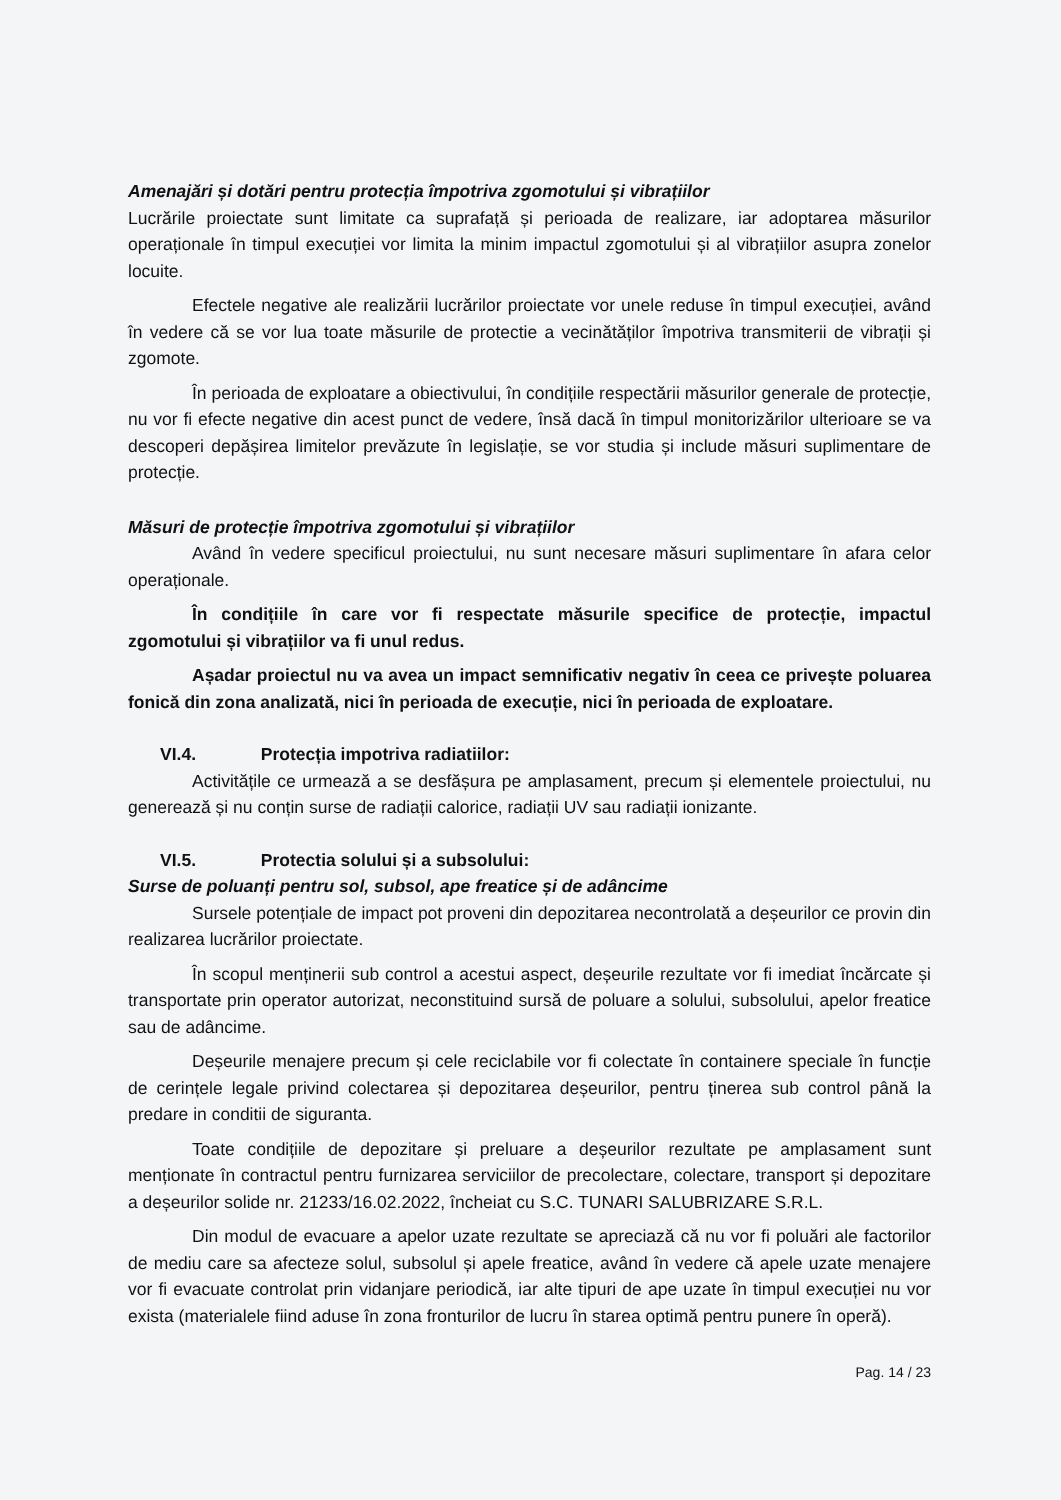Amenajări și dotări pentru protecția împotriva zgomotului și vibrațiilor
Lucrările proiectate sunt limitate ca suprafață și perioada de realizare, iar adoptarea măsurilor operaționale în timpul execuției vor limita la minim impactul zgomotului și al vibrațiilor asupra zonelor locuite.
Efectele negative ale realizării lucrărilor proiectate vor unele reduse în timpul execuției, având în vedere că se vor lua toate măsurile de protectie a vecinătăților împotriva transmiterii de vibrații și zgomote.
În perioada de exploatare a obiectivului, în condițiile respectării măsurilor generale de protecție, nu vor fi efecte negative din acest punct de vedere, însă dacă în timpul monitorizărilor ulterioare se va descoperi depășirea limitelor prevăzute în legislație, se vor studia și include măsuri suplimentare de protecție.
Măsuri de protecție împotriva zgomotului și vibrațiilor
Având în vedere specificul proiectului, nu sunt necesare măsuri suplimentare în afara celor operaționale.
În condițiile în care vor fi respectate măsurile specifice de protecție, impactul zgomotului și vibrațiilor va fi unul redus.
Așadar proiectul nu va avea un impact semnificativ negativ în ceea ce privește poluarea fonică din zona analizată, nici în perioada de execuție, nici în perioada de exploatare.
VI.4. Protecția impotriva radiatiilor:
Activitățile ce urmează a se desfășura pe amplasament, precum și elementele proiectului, nu generează și nu conțin surse de radiații calorice, radiații UV sau radiații ionizante.
VI.5. Protectia solului și a subsolului:
Surse de poluanți pentru sol, subsol, ape freatice și de adâncime
Sursele potențiale de impact pot proveni din depozitarea necontrolată a deșeurilor ce provin din realizarea lucrărilor proiectate.
În scopul menținerii sub control a acestui aspect, deșeurile rezultate vor fi imediat încărcate și transportate prin operator autorizat, neconstituind sursă de poluare a solului, subsolului, apelor freatice sau de adâncime.
Deșeurile menajere precum și cele reciclabile vor fi colectate în containere speciale în funcție de cerințele legale privind colectarea și depozitarea deșeurilor, pentru ținerea sub control până la predare in conditii de siguranta.
Toate condițiile de depozitare și preluare a deșeurilor rezultate pe amplasament sunt menționate în contractul pentru furnizarea serviciilor de precolectare, colectare, transport și depozitare a deșeurilor solide nr. 21233/16.02.2022, încheiat cu S.C. TUNARI SALUBRIZARE S.R.L.
Din modul de evacuare a apelor uzate rezultate se apreciază că nu vor fi poluări ale factorilor de mediu care sa afecteze solul, subsolul și apele freatice, având în vedere că apele uzate menajere vor fi evacuate controlat prin vidanjare periodică, iar alte tipuri de ape uzate în timpul execuției nu vor exista (materialele fiind aduse în zona fronturilor de lucru în starea optimă pentru punere în operă).
Pag. 14 / 23